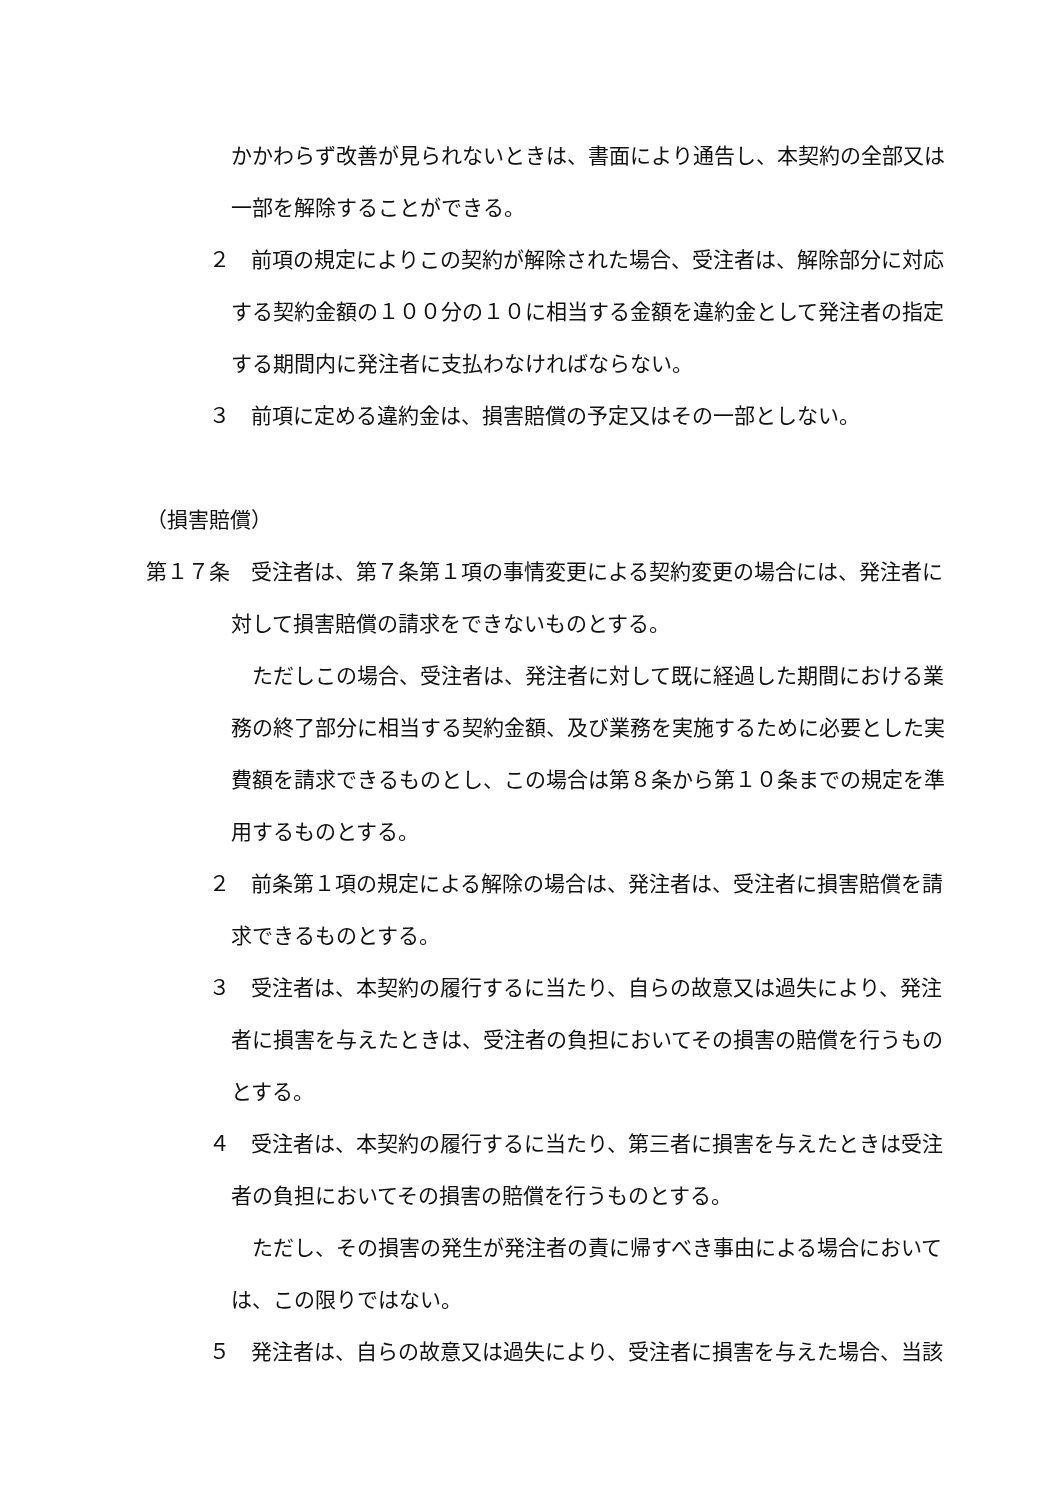かかわらず改善が見られないときは、書面により通告し、本契約の全部又は一部を解除することができる。
２　前項の規定によりこの契約が解除された場合、受注者は、解除部分に対応する契約金額の１００分の１０に相当する金額を違約金として発注者の指定する期間内に発注者に支払わなければならない。
３　前項に定める違約金は、損害賠償の予定又はその一部としない。
（損害賠償）
第１７条　受注者は、第７条第１項の事情変更による契約変更の場合には、発注者に対して損害賠償の請求をできないものとする。
　ただしこの場合、受注者は、発注者に対して既に経過した期間における業務の終了部分に相当する契約金額、及び業務を実施するために必要とした実費額を請求できるものとし、この場合は第８条から第１０条までの規定を準用するものとする。
２　前条第１項の規定による解除の場合は、発注者は、受注者に損害賠償を請求できるものとする。
３　受注者は、本契約の履行するに当たり、自らの故意又は過失により、発注者に損害を与えたときは、受注者の負担においてその損害の賠償を行うものとする。
４　受注者は、本契約の履行するに当たり、第三者に損害を与えたときは受注者の負担においてその損害の賠償を行うものとする。
　ただし、その損害の発生が発注者の責に帰すべき事由による場合においては、この限りではない。
５　発注者は、自らの故意又は過失により、受注者に損害を与えた場合、当該